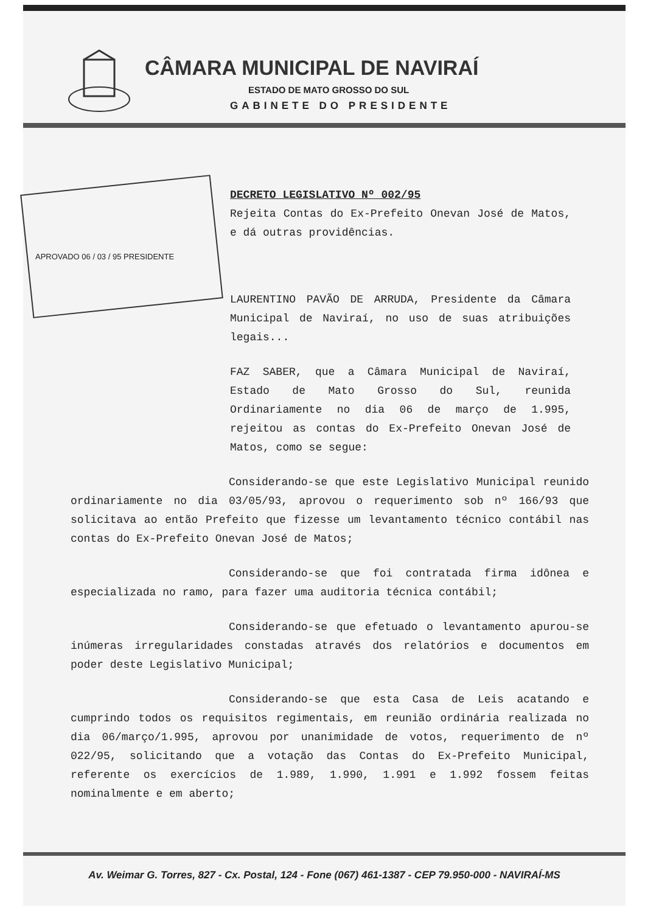CÂMARA MUNICIPAL DE NAVIRAÍ
ESTADO DE MATO GROSSO DO SUL
GABINETE DO PRESIDENTE
DECRETO LEGISLATIVO Nº 002/95
Rejeita Contas do Ex-Prefeito Onevan José de Matos, e dá outras providências.
APROVADO 06 / 03 / 95 PRESIDENTE
LAURENTINO PAVÃO DE ARRUDA, Presidente da Câmara Municipal de Naviraí, no uso de suas atribuições legais...
FAZ SABER, que a Câmara Municipal de Naviraí, Estado de Mato Grosso do Sul, reunida Ordinariamente no dia 06 de março de 1.995, rejeitou as contas do Ex-Prefeito Onevan José de Matos, como se segue:
Considerando-se que este Legislativo Municipal reunido ordinariamente no dia 03/05/93, aprovou o requerimento sob nº 166/93 que solicitava ao então Prefeito que fizesse um levantamento técnico contábil nas contas do Ex-Prefeito Onevan José de Matos;
Considerando-se que foi contratada firma idônea e especializada no ramo, para fazer uma auditoria técnica contábil;
Considerando-se que efetuado o levantamento apurou-se inúmeras irregularidades constadas através dos relatórios e documentos em poder deste Legislativo Municipal;
Considerando-se que esta Casa de Leis acatando e cumprindo todos os requisitos regimentais, em reunião ordinária realizada no dia 06/março/1.995, aprovou por unanimidade de votos, requerimento de nº 022/95, solicitando que a votação das Contas do Ex-Prefeito Municipal, referente os exercícios de 1.989, 1.990, 1.991 e 1.992 fossem feitas nominalmente e em aberto;
Av. Weimar G. Torres, 827 - Cx. Postal, 124 - Fone (067) 461-1387 - CEP 79.950-000 - NAVIRAÍ-MS